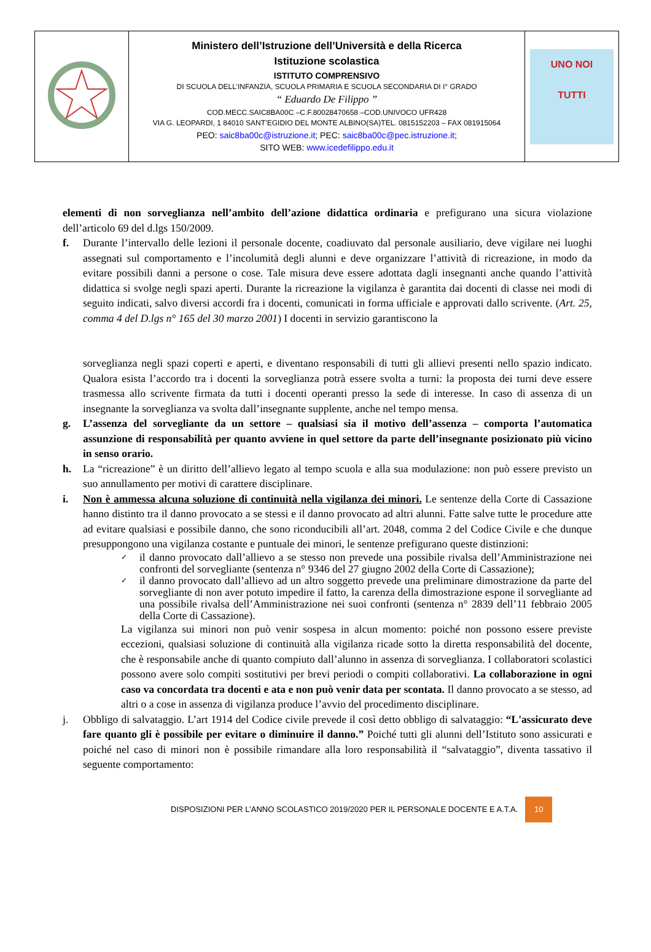| | Ministero dell’Istruzione dell’Università e della Ricerca Istituzione scolastica ISTITUTO COMPRENSIVO DI SCUOLA DELL’INFANZIA, SCUOLA PRIMARIA E SCUOLA SECONDARIA DI I° GRADO “ Eduardo De Filippo ” COD.MECC.SAIC8BA00C –C.F.80028470658 –COD.UNIVOCO UFR428 VIA G. LEOPARDI, 1 84010 SANT’EGIDIO DEL MONTE ALBINO(SA)TEL. 0815152203 – FAX 081915064 PEO: saic8ba00c@istruzione.it ; PEC: saic8ba00c@pec.istruzione.it ; SITO WEB: www.icedefilippo.edu.it | UNO NOI TUTTI |
elementi di non sorveglianza nell’ambito dell’azione didattica ordinaria e prefigurano una sicura violazione dell’articolo 69 del d.lgs 150/2009.
f. Durante l’intervallo delle lezioni il personale docente, coadiuvato dal personale ausiliario, deve vigilare nei luoghi assegnati sul comportamento e l’incolumità degli alunni e deve organizzare l’attività di ricreazione, in modo da evitare possibili danni a persone o cose. Tale misura deve essere adottata dagli insegnanti anche quando l’attività didattica si svolge negli spazi aperti. Durante la ricreazione la vigilanza è garantita dai docenti di classe nei modi di seguito indicati, salvo diversi accordi fra i docenti, comunicati in forma ufficiale e approvati dallo scrivente. (Art. 25, comma 4 del D.lgs n° 165 del 30 marzo 2001) I docenti in servizio garantiscono la
sorveglianza negli spazi coperti e aperti, e diventano responsabili di tutti gli allievi presenti nello spazio indicato. Qualora esista l’accordo tra i docenti la sorveglianza potrà essere svolta a turni: la proposta dei turni deve essere trasmessa allo scrivente firmata da tutti i docenti operanti presso la sede di interesse. In caso di assenza di un insegnante la sorveglianza va svolta dall’insegnante supplente, anche nel tempo mensa.
g. L’assenza del sorvegliante da un settore – qualsiasi sia il motivo dell’assenza – comporta l’automatica assunzione di responsabilità per quanto avviene in quel settore da parte dell’insegnante posizionato più vicino in senso orario.
h. La “ricreazione” è un diritto dell’allievo legato al tempo scuola e alla sua modulazione: non può essere previsto un suo annullamento per motivi di carattere disciplinare.
i. Non è ammessa alcuna soluzione di continuità nella vigilanza dei minori. Le sentenze della Corte di Cassazione hanno distinto tra il danno provocato a se stessi e il danno provocato ad altri alunni. Fatte salve tutte le procedure atte ad evitare qualsiasi e possibile danno, che sono riconducibili all’art. 2048, comma 2 del Codice Civile e che dunque presuppongono una vigilanza costante e puntuale dei minori, le sentenze prefigurano queste distinzioni:
✓
il danno provocato dall’allievo a se stesso non prevede una possibile rivalsa dell’Amministrazione nei confronti del sorvegliante (sentenza n° 9346 del 27 giugno 2002 della Corte di Cassazione);
✓
il danno provocato dall’allievo ad un altro soggetto prevede una preliminare dimostrazione da parte del sorvegliante di non aver potuto impedire il fatto, la carenza della dimostrazione espone il sorvegliante ad una possibile rivalsa dell’Amministrazione nei suoi confronti (sentenza n° 2839 dell’11 febbraio 2005 della Corte di Cassazione).
La vigilanza sui minori non può venir sospesa in alcun momento: poiché non possono essere previste eccezioni, qualsiasi soluzione di continuità alla vigilanza ricade sotto la diretta responsabilità del docente, che è responsabile anche di quanto compiuto dall’alunno in assenza di sorveglianza. I collaboratori scolastici possono avere solo compiti sostitutivi per brevi periodi o compiti collaborativi. La collaborazione in ogni caso va concordata tra docenti e ata e non può venir data per scontata. Il danno provocato a se stesso, ad altri o a cose in assenza di vigilanza produce l’avvio del procedimento disciplinare.
j. Obbligo di salvataggio. L’art 1914 del Codice civile prevede il così detto obbligo di salvataggio: “L'assicurato deve fare quanto gli è possibile per evitare o diminuire il danno.” Poiché tutti gli alunni dell’Istituto sono assicurati e poiché nel caso di minori non è possibile rimandare alla loro responsabilità il “salvataggio”, diventa tassativo il seguente comportamento:
DISPOSIZIONI PER L’ANNO SCOLASTICO 2019/2020 PER IL PERSONALE DOCENTE E A.T.A.
10